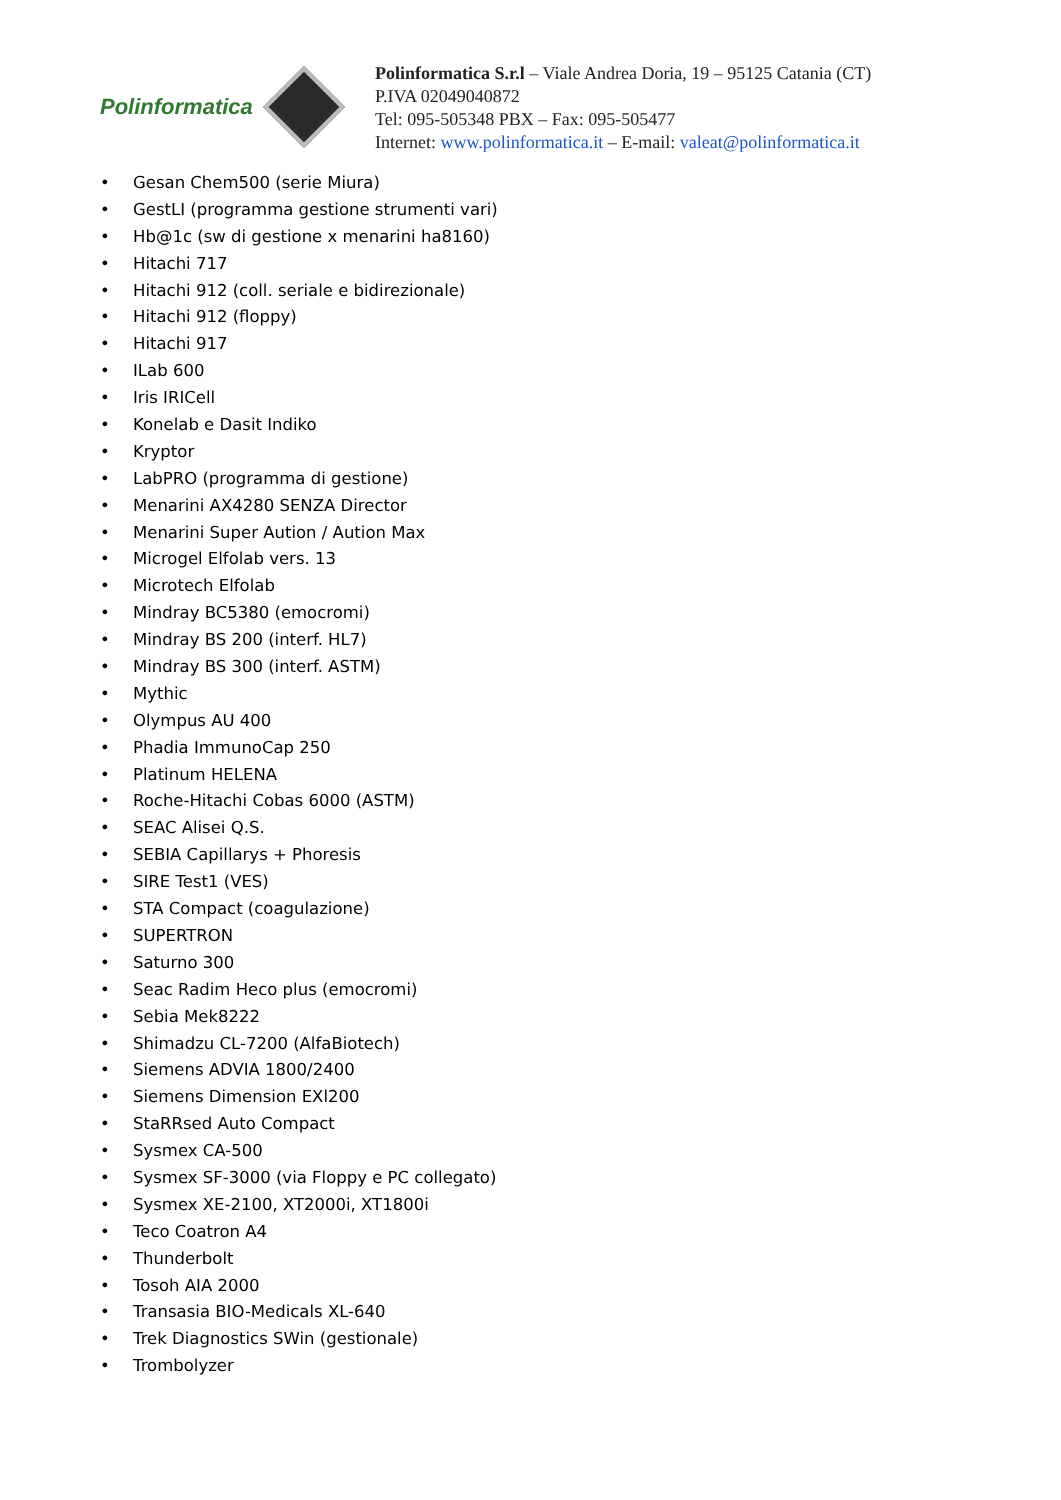Polinformatica
Polinformatica S.r.l – Viale Andrea Doria, 19 – 95125 Catania (CT)
P.IVA 02049040872
Tel: 095-505348 PBX – Fax: 095-505477
Internet: www.polinformatica.it – E-mail: valeat@polinformatica.it
• Gesan Chem500 (serie Miura)
• GestLI (programma gestione strumenti vari)
• Hb@1c (sw di gestione x menarini ha8160)
• Hitachi 717
• Hitachi 912 (coll. seriale e bidirezionale)
• Hitachi 912 (floppy)
• Hitachi 917
• ILab 600
• Iris IRICell
• Konelab e Dasit Indiko
• Kryptor
• LabPRO (programma di gestione)
• Menarini AX4280 SENZA Director
• Menarini Super Aution / Aution Max
• Microgel Elfolab vers. 13
• Microtech Elfolab
• Mindray BC5380 (emocromi)
• Mindray BS 200 (interf. HL7)
• Mindray BS 300 (interf. ASTM)
• Mythic
• Olympus AU 400
• Phadia ImmunoCap 250
• Platinum HELENA
• Roche-Hitachi Cobas 6000 (ASTM)
• SEAC Alisei Q.S.
• SEBIA Capillarys + Phoresis
• SIRE Test1 (VES)
• STA Compact (coagulazione)
• SUPERTRON
• Saturno 300
• Seac Radim Heco plus (emocromi)
• Sebia Mek8222
• Shimadzu CL-7200 (AlfaBiotech)
• Siemens ADVIA 1800/2400
• Siemens Dimension EXl200
• StaRRsed Auto Compact
• Sysmex CA-500
• Sysmex SF-3000 (via Floppy e PC collegato)
• Sysmex XE-2100, XT2000i, XT1800i
• Teco Coatron A4
• Thunderbolt
• Tosoh AIA 2000
• Transasia BIO-Medicals XL-640
• Trek Diagnostics SWin (gestionale)
• Trombolyzer